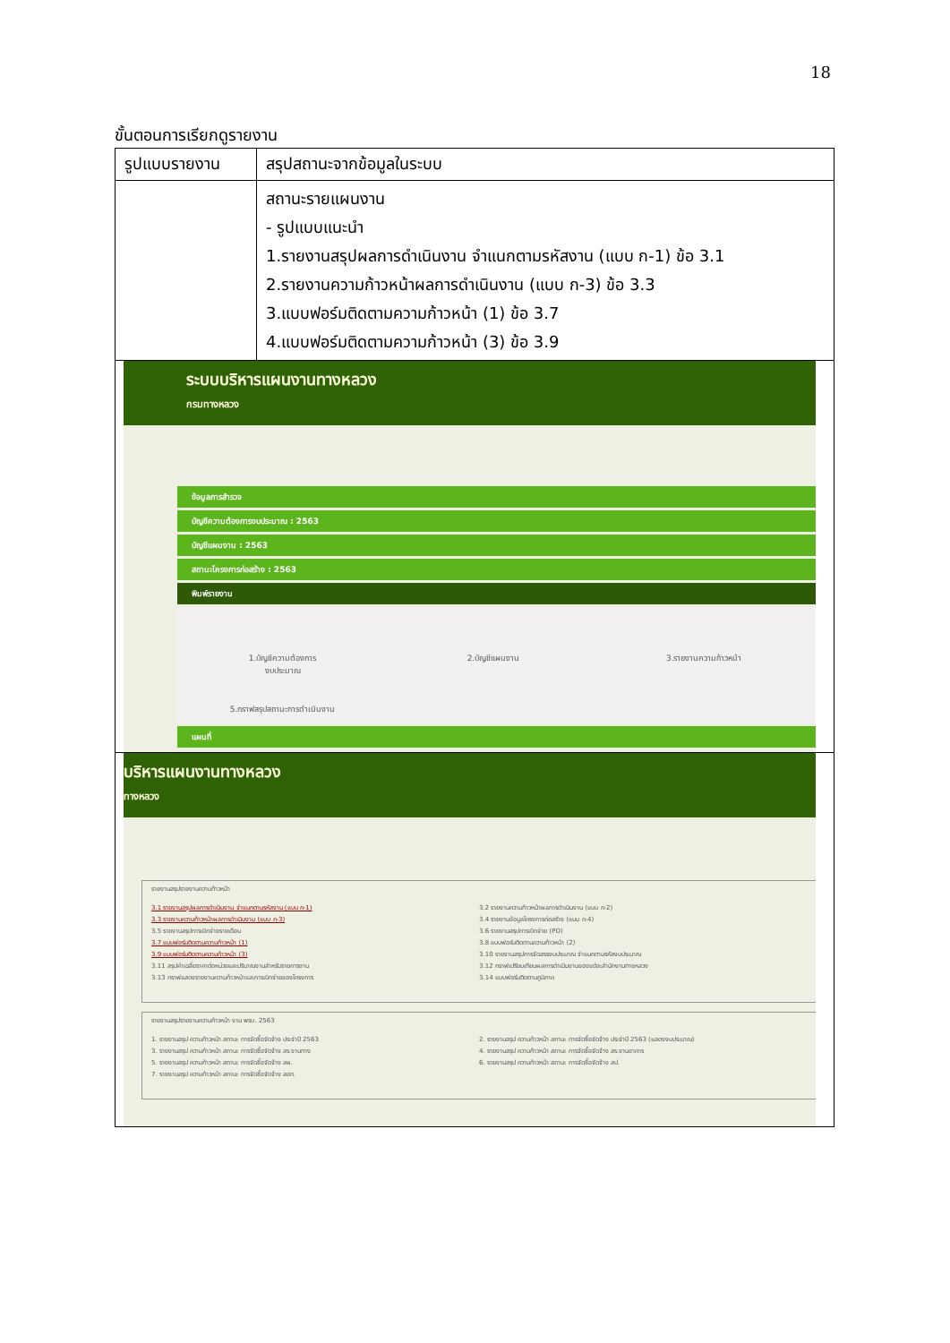18
ขั้นตอนการเรียกดูรายงาน
| รูปแบบรายงาน | สรุปสถานะจากข้อมูลในระบบ |
| --- | --- |
| | สถานะรายแผนงาน - รูปแบบแนะนำ 1.รายงานสรุปผลการดำเนินงาน จำแนกตามรหัสงาน (แบบ ก-1) ข้อ 3.1 2.รายงานความก้าวหน้าผลการดำเนินงาน (แบบ ก-3) ข้อ 3.3 3.แบบฟอร์มติดตามความก้าวหน้า (1) ข้อ 3.7 4.แบบฟอร์มติดตามความก้าวหน้า (3) ข้อ 3.9 |
| ระบบบริหารแผนงานทางหลวง กรมทางหลวง ข้อมูลการสำรวจ บัญชีความต้องการงบประมาณ : 2563 บัญชีแผนงาน : 2563 สถานะโครงการก่อสร้าง : 2563 พิมพ์รายงาน 1.บัญชีความต้องการ งบประมาณ 2.บัญชีแผนงาน 3.รายงานความก้าวหน้า 5.กราฟสรุปสถานะการดำเนินงาน แผนที่ | |
| บริหารแผนงานทางหลวง ทางหลวง รายงานสรุปรายงานความก้าวหน้า 3.1 รายงานสรุปผลการดำเนินงาน จำแนกตามรหัสงาน (แบบ ก-1) 3.3 รายงานความก้าวหน้าผลการดำเนินงาน (แบบ ก-3) 3.5 รายงานสรุปการเบิกจ่ายรายเดือน 3.7 แบบฟอร์มติดตามความก้าวหน้า (1) 3.9 แบบฟอร์มติดตามความก้าวหน้า (3) 3.11 สรุปค่าเฉลี่ยราคาต่อหน่วยและปริมาณงานสำหรับรายการงาน 3.13 กราฟแสดงรายงานความก้าวหน้าและการเบิกจ่ายของโครงการ 3.2 รายงานความก้าวหน้าผลการดำเนินงาน (แบบ ก-2) 3.4 รายงานข้อมูลโครงการก่อสร้าง (แบบ ก-4) 3.6 รายงานสรุปการเบิกจ่าย (PO) 3.8 แบบฟอร์มติดตามความก้าวหน้า (2) 3.10 รายงานสรุปการจัดสรรงบประมาณ จำแนกตามรหัสงบประมาณ 3.12 กราฟเปรียบเทียบผลการดำเนินงานของแต่ละสำนักงานทางหลวง 3.14 แบบฟอร์มติดตามภูมิภาค รายงานสรุปรายงานความก้าวหน้า งาน พรบ. 2563 1. รายงานสรุป ความก้าวหน้า สถานะ การจัดซื้อจัดจ้าง ประจำปี 2563 3. รายงานสรุป ความก้าวหน้า สถานะ การจัดซื้อจัดจ้าง สร.งานทาง 5. รายงานสรุป ความก้าวหน้า สถานะ การจัดซื้อจัดจ้าง สผ. 7. รายงานสรุป ความก้าวหน้า สถานะ การจัดซื้อจัดจ้าง สอท. 2. รายงานสรุป ความก้าวหน้า สถานะ การจัดซื้อจัดจ้าง ประจำปี 2563 (แสดงงบประมาณ) 4. รายงานสรุป ความก้าวหน้า สถานะ การจัดซื้อจัดจ้าง สร.งานอาคาร 6. รายงานสรุป ความก้าวหน้า สถานะ การจัดซื้อจัดจ้าง สป. | |